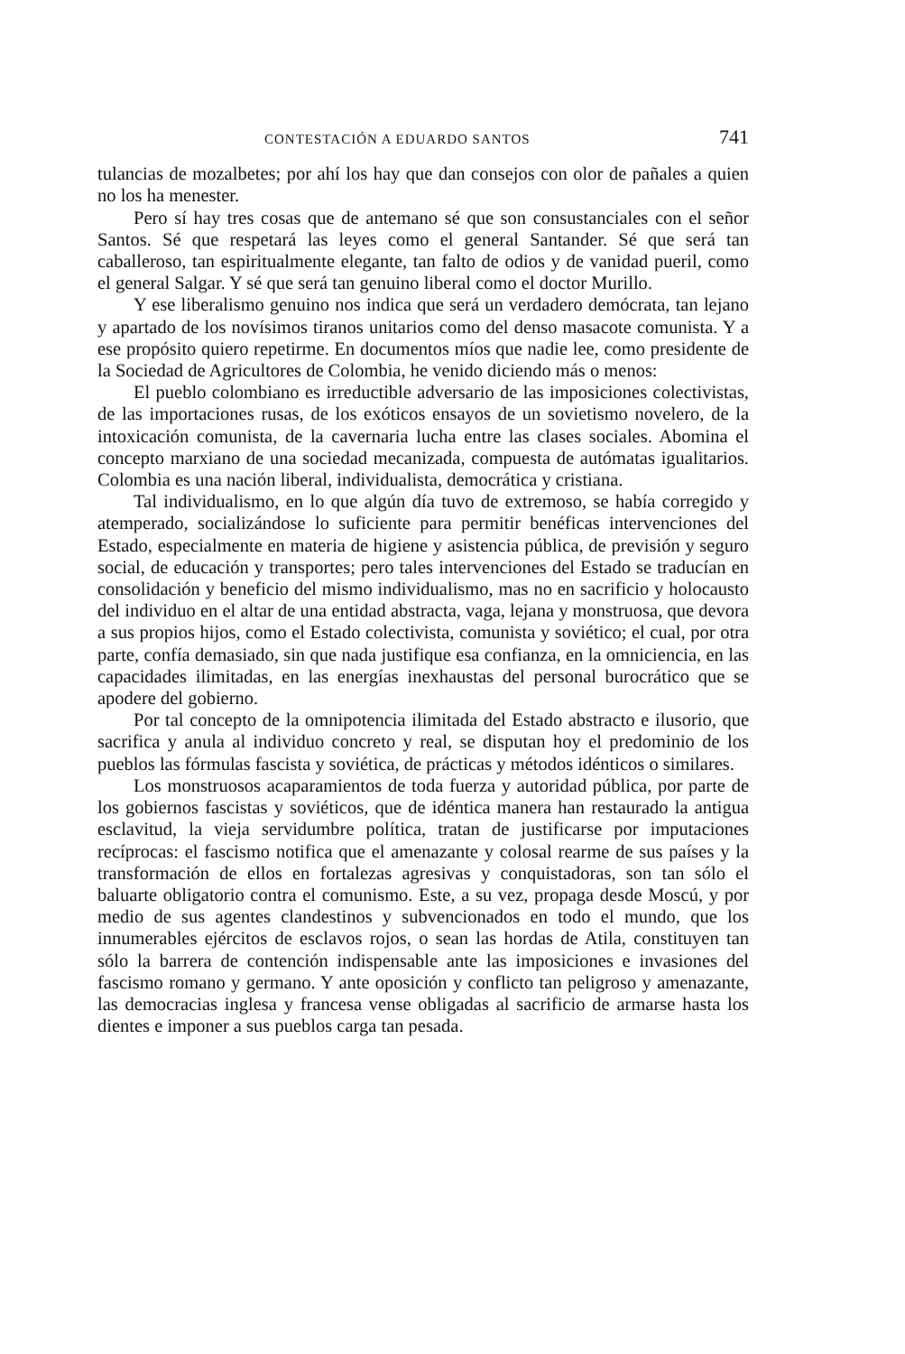CONTESTACIÓN A EDUARDO SANTOS 741
tulancias de mozalbetes; por ahí los hay que dan consejos con olor de pañales a quien no los ha menester.
Pero sí hay tres cosas que de antemano sé que son consustanciales con el señor Santos. Sé que respetará las leyes como el general Santander. Sé que será tan caballeroso, tan espiritualmente elegante, tan falto de odios y de vanidad pueril, como el general Salgar. Y sé que será tan genuino liberal como el doctor Murillo.
Y ese liberalismo genuino nos indica que será un verdadero demócrata, tan lejano y apartado de los novísimos tiranos unitarios como del denso masacote comunista. Y a ese propósito quiero repetirme. En documentos míos que nadie lee, como presidente de la Sociedad de Agricultores de Colombia, he venido diciendo más o menos:
El pueblo colombiano es irreductible adversario de las imposiciones colectivistas, de las importaciones rusas, de los exóticos ensayos de un sovietismo novelero, de la intoxicación comunista, de la cavernaria lucha entre las clases sociales. Abomina el concepto marxiano de una sociedad mecanizada, compuesta de autómatas igualitarios. Colombia es una nación liberal, individualista, democrática y cristiana.
Tal individualismo, en lo que algún día tuvo de extremoso, se había corregido y atemperado, socializándose lo suficiente para permitir benéficas intervenciones del Estado, especialmente en materia de higiene y asistencia pública, de previsión y seguro social, de educación y transportes; pero tales intervenciones del Estado se traducían en consolidación y beneficio del mismo individualismo, mas no en sacrificio y holocausto del individuo en el altar de una entidad abstracta, vaga, lejana y monstruosa, que devora a sus propios hijos, como el Estado colectivista, comunista y soviético; el cual, por otra parte, confía demasiado, sin que nada justifique esa confianza, en la omniciencia, en las capacidades ilimitadas, en las energías inexhaustas del personal burocrático que se apodere del gobierno.
Por tal concepto de la omnipotencia ilimitada del Estado abstracto e ilusorio, que sacrifica y anula al individuo concreto y real, se disputan hoy el predominio de los pueblos las fórmulas fascista y soviética, de prácticas y métodos idénticos o similares.
Los monstruosos acaparamientos de toda fuerza y autoridad pública, por parte de los gobiernos fascistas y soviéticos, que de idéntica manera han restaurado la antigua esclavitud, la vieja servidumbre política, tratan de justificarse por imputaciones recíprocas: el fascismo notifica que el amenazante y colosal rearme de sus países y la transformación de ellos en fortalezas agresivas y conquistadoras, son tan sólo el baluarte obligatorio contra el comunismo. Este, a su vez, propaga desde Moscú, y por medio de sus agentes clandestinos y subvencionados en todo el mundo, que los innumerables ejércitos de esclavos rojos, o sean las hordas de Atila, constituyen tan sólo la barrera de contención indispensable ante las imposiciones e invasiones del fascismo romano y germano. Y ante oposición y conflicto tan peligroso y amenazante, las democracias inglesa y francesa vense obligadas al sacrificio de armarse hasta los dientes e imponer a sus pueblos carga tan pesada.